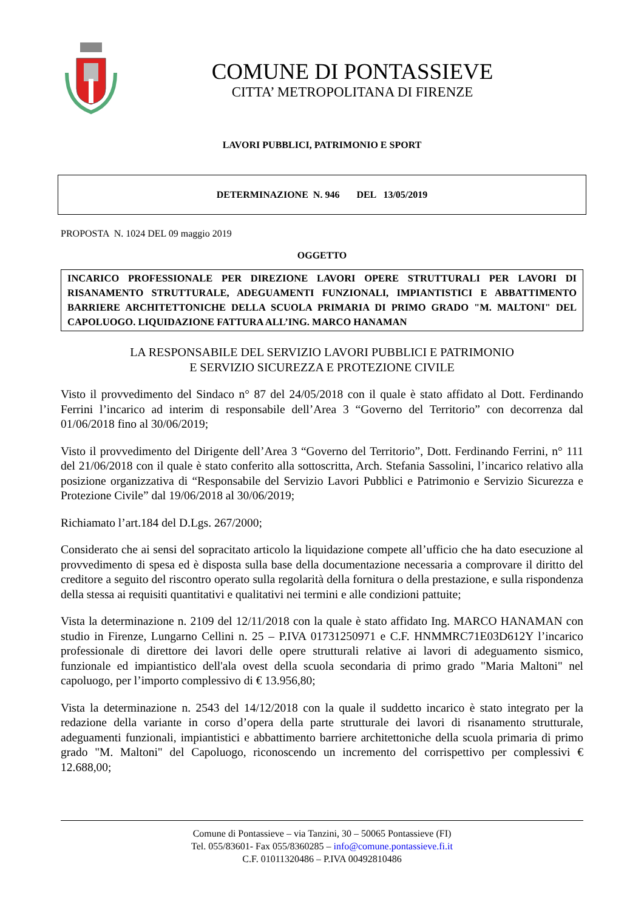COMUNE DI PONTASSIEVE
CITTA’ METROPOLITANA DI FIRENZE
LAVORI PUBBLICI, PATRIMONIO E SPORT
DETERMINAZIONE N. 946 DEL 13/05/2019
PROPOSTA N. 1024 DEL 09 maggio 2019
OGGETTO
INCARICO PROFESSIONALE PER DIREZIONE LAVORI OPERE STRUTTURALI PER LAVORI DI RISANAMENTO STRUTTURALE, ADEGUAMENTI FUNZIONALI, IMPIANTISTICI E ABBATTIMENTO BARRIERE ARCHITETTONICHE DELLA SCUOLA PRIMARIA DI PRIMO GRADO "M. MALTONI" DEL CAPOLUOGO. LIQUIDAZIONE FATTURA ALL’ING. MARCO HANAMAN
LA RESPONSABILE DEL SERVIZIO LAVORI PUBBLICI E PATRIMONIO
E SERVIZIO SICUREZZA E PROTEZIONE CIVILE
Visto il provvedimento del Sindaco n° 87 del 24/05/2018 con il quale è stato affidato al Dott. Ferdinando Ferrini l’incarico ad interim di responsabile dell’Area 3 “Governo del Territorio” con decorrenza dal 01/06/2018 fino al 30/06/2019;
Visto il provvedimento del Dirigente dell’Area 3 “Governo del Territorio”, Dott. Ferdinando Ferrini, n° 111 del 21/06/2018 con il quale è stato conferito alla sottoscritta, Arch. Stefania Sassolini, l’incarico relativo alla posizione organizzativa di “Responsabile del Servizio Lavori Pubblici e Patrimonio e Servizio Sicurezza e Protezione Civile” dal 19/06/2018 al 30/06/2019;
Richiamato l’art.184 del D.Lgs. 267/2000;
Considerato che ai sensi del sopracitato articolo la liquidazione compete all’ufficio che ha dato esecuzione al provvedimento di spesa ed è disposta sulla base della documentazione necessaria a comprovare il diritto del creditore a seguito del riscontro operato sulla regolarità della fornitura o della prestazione, e sulla rispondenza della stessa ai requisiti quantitativi e qualitativi nei termini e alle condizioni pattuite;
Vista la determinazione n. 2109 del 12/11/2018 con la quale è stato affidato Ing. MARCO HANAMAN con studio in Firenze, Lungarno Cellini n. 25 – P.IVA 01731250971 e C.F. HNMMRC71E03D612Y l’incarico professionale di direttore dei lavori delle opere strutturali relative ai lavori di adeguamento sismico, funzionale ed impiantistico dell'ala ovest della scuola secondaria di primo grado "Maria Maltoni" nel capoluogo, per l’importo complessivo di € 13.956,80;
Vista la determinazione n. 2543 del 14/12/2018 con la quale il suddetto incarico è stato integrato per la redazione della variante in corso d’opera della parte strutturale dei lavori di risanamento strutturale, adeguamenti funzionali, impiantistici e abbattimento barriere architettoniche della scuola primaria di primo grado "M. Maltoni" del Capoluogo, riconoscendo un incremento del corrispettivo per complessivi € 12.688,00;
Comune di Pontassieve – via Tanzini, 30 – 50065 Pontassieve (FI)
Tel. 055/83601- Fax 055/8360285 – info@comune.pontassieve.fi.it
C.F. 01011320486 – P.IVA 00492810486